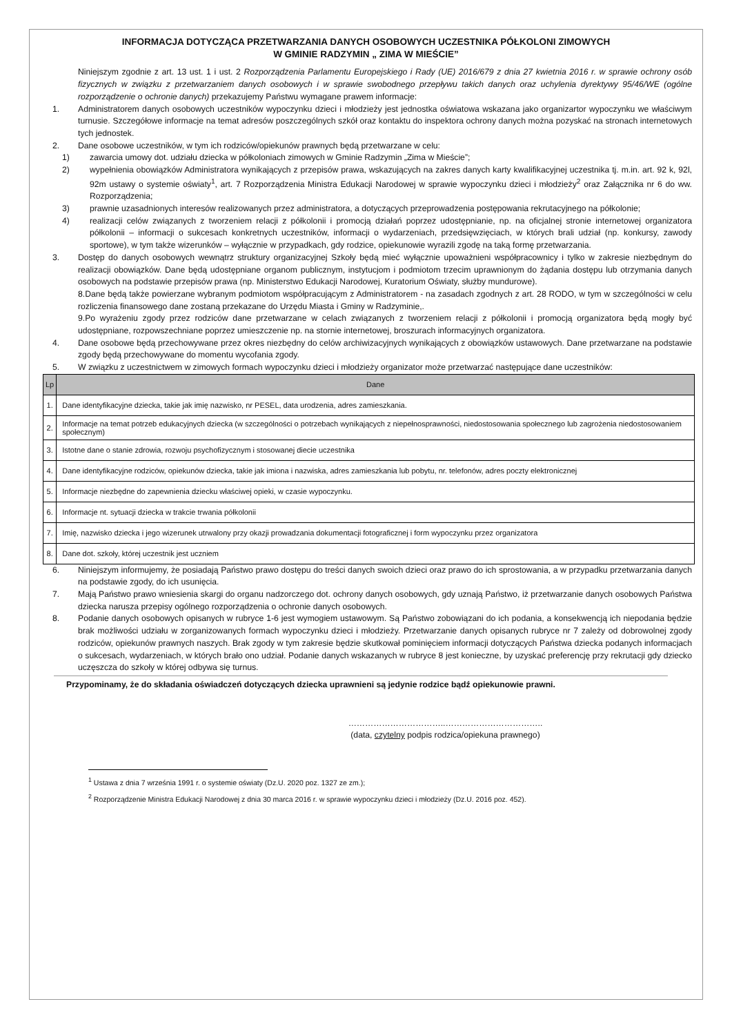INFORMACJA DOTYCZĄCA PRZETWARZANIA DANYCH OSOBOWYCH UCZESTNIKA PÓŁKOLONI ZIMOWYCH
W GMINIE RADZYMIN „ ZIMA W MIEŚCIE”
Niniejszym zgodnie z art. 13 ust. 1 i ust. 2 Rozporządzenia Parlamentu Europejskiego i Rady (UE) 2016/679 z dnia 27 kwietnia 2016 r. w sprawie ochrony osób fizycznych w związku z przetwarzaniem danych osobowych i w sprawie swobodnego przepływu takich danych oraz uchylenia dyrektywy 95/46/WE (ogólne rozporządzenie o ochronie danych) przekazujemy Państwu wymagane prawem informacje:
1. Administratorem danych osobowych uczestników wypoczynku dzieci i młodzieży jest jednostka oświatowa wskazana jako organizartor wypoczynku we właściwym turnusie. Szczegółowe informacje na temat adresów poszczególnych szkół oraz kontaktu do inspektora ochrony danych można pozyskać na stronach internetowych tych jednostek.
2. Dane osobowe uczestników, w tym ich rodziców/opiekunów prawnych będą przetwarzane w celu:
1) zawarcia umowy dot. udziału dziecka w półkoloniach zimowych w Gminie Radzymin „Zima w Mieście”;
2) wypełnienia obowiązków Administratora wynikających z przepisów prawa, wskazujących na zakres danych karty kwalifikacyjnej uczestnika tj. m.in. art. 92 k, 92l, 92m ustawy o systemie oświaty<sup>1</sup>, art. 7 Rozporządzenia Ministra Edukacji Narodowej w sprawie wypoczynku dzieci i młodzieży<sup>2</sup> oraz Załącznika nr 6 do ww. Rozporządzenia;
3) prawnie uzasadnionych interesów realizowanych przez administratora, a dotyczących przeprowadzenia postępowania rekrutacyjnego na półkolonie;
4) realizacji celów związanych z tworzeniem relacji z półkolonii i promocją działań poprzez udostępnianie, np. na oficjalnej stronie internetowej organizatora półkolonii – informacji o sukcesach konkretnych uczestników, informacji o wydarzeniach, przedsięwzięciach, w których brali udział (np. konkursy, zawody sportowe), w tym także wizerunków – wyłącznie w przypadkach, gdy rodzice, opiekunowie wyrazili zgodę na taką formę przetwarzania.
3. Dostęp do danych osobowych wewnątrz struktury organizacyjnej Szkoły będą mieć wyłącznie upoważnieni współpracownicy i tylko w zakresie niezbędnym do realizacji obowiązków. Dane będą udostępniane organom publicznym, instytucjom i podmiotom trzecim uprawnionym do żądania dostępu lub otrzymania danych osobowych na podstawie przepisów prawa (np. Ministerstwo Edukacji Narodowej, Kuratorium Oświaty, służby mundurowe).
8.Dane będą także powierzane wybranym podmiotom współpracującym z Administratorem - na zasadach zgodnych z art. 28 RODO, w tym w szczególności w celu rozliczenia finansowego dane zostaną przekazane do Urzędu Miasta i Gminy w Radzyminie,.
9.Po wyrażeniu zgody przez rodziców dane przetwarzane w celach związanych z tworzeniem relacji z półkolonii i promocją organizatora będą mogły być udostępniane, rozpowszechniane poprzez umieszczenie np. na stornie internetowej, broszurach informacyjnych organizatora.
4. Dane osobowe będą przechowywane przez okres niezbędny do celów archiwizacyjnych wynikających z obowiązków ustawowych. Dane przetwarzane na podstawie zgody będą przechowywane do momentu wycofania zgody.
5. W związku z uczestnictwem w zimowych formach wypoczynku dzieci i młodzieży organizator może przetwarzać następujące dane uczestników:
| Lp | Dane |
| --- | --- |
| 1. | Dane identyfikacyjne dziecka, takie jak imię nazwisko, nr PESEL, data urodzenia, adres zamieszkania. |
| 2. | Informacje na temat potrzeb edukacyjnych dziecka (w szczególności o potrzebach wynikających z niepełnosprawności, niedostosowania społecznego lub zagrożenia niedostosowaniem społecznym) |
| 3. | Istotne dane o stanie zdrowia, rozwoju psychofizycznym i stosowanej diecie uczestnika |
| 4. | Dane identyfikacyjne rodziców, opiekunów dziecka, takie jak imiona i nazwiska, adres zamieszkania lub pobytu, nr. telefonów, adres poczty elektronicznej |
| 5. | Informacje niezbędne do zapewnienia dziecku właściwej opieki, w czasie wypoczynku. |
| 6. | Informacje nt. sytuacji dziecka w trakcie trwania półkolonii |
| 7. | Imię, nazwisko dziecka i jego wizerunek utrwalony przy okazji prowadzania dokumentacji fotograficznej i form wypoczynku przez organizatora |
| 8. | Dane dot. szkoły, której uczestnik jest uczniem |
6. Niniejszym informujemy, że posiadają Państwo prawo dostępu do treści danych swoich dzieci oraz prawo do ich sprostowania, a w przypadku przetwarzania danych na podstawie zgody, do ich usunięcia.
7. Mają Państwo prawo wniesienia skargi do organu nadzorczego dot. ochrony danych osobowych, gdy uznają Państwo, iż przetwarzanie danych osobowych Państwa dziecka narusza przepisy ogólnego rozporządzenia o ochronie danych osobowych.
8. Podanie danych osobowych opisanych w rubryce 1-6 jest wymogiem ustawowym. Są Państwo zobowiązani do ich podania, a konsekwencją ich niepodania będzie brak możliwości udziału w zorganizowanych formach wypoczynku dzieci i młodzieży. Przetwarzanie danych opisanych rubryce nr 7 zależy od dobrowolnej zgody rodziców, opiekunów prawnych naszych. Brak zgody w tym zakresie będzie skutkował pominięciem informacji dotyczących Państwa dziecka podanych informacjach o sukcesach, wydarzeniach, w których brało ono udział. Podanie danych wskazanych w rubryce 8 jest konieczne, by uzyskać preferencję przy rekrutacji gdy dziecko uczęszcza do szkoły w której odbywa się turnus.
Przypominamy, że do składania oświadczeń dotyczących dziecka uprawnieni są jedynie rodzice bądź opiekunowie prawni.
……………………………..……………………………..
(data, czytelny podpis rodzica/opiekuna prawnego)
<sup>1</sup> Ustawa z dnia 7 września 1991 r. o systemie oświaty (Dz.U. 2020 poz. 1327 ze zm.);
<sup>2</sup> Rozporządzenie Ministra Edukacji Narodowej z dnia 30 marca 2016 r. w sprawie wypoczynku dzieci i młodzieży (Dz.U. 2016 poz. 452).